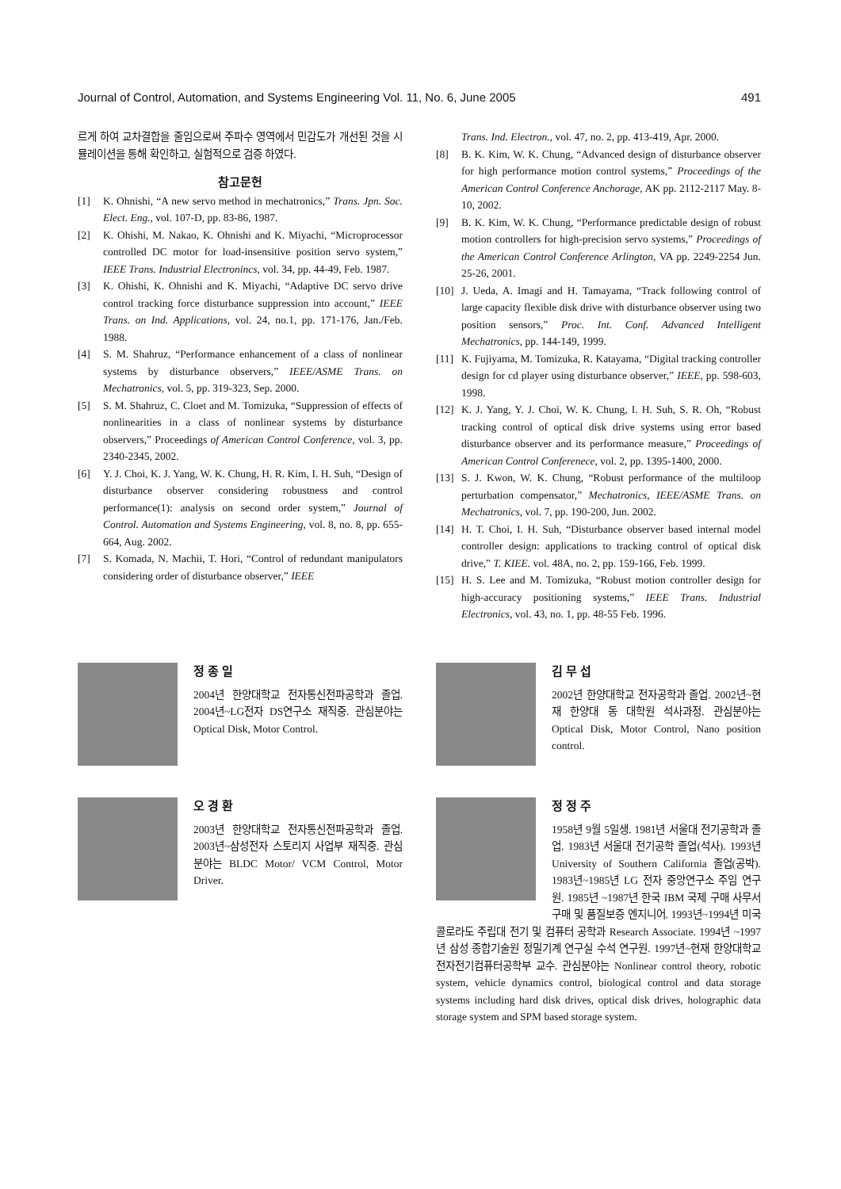Journal of Control, Automation, and Systems Engineering Vol. 11, No. 6, June 2005 491
르게 하여 교차결합을 줄임으로써 주파수 영역에서 민감도가 개선된 것을 시뮬레이션을 통해 확인하고, 실험적으로 검증 하였다.
참고문헌
[1] K. Ohnishi, “A new servo method in mechatronics,” Trans. Jpn. Soc. Elect. Eng., vol. 107-D, pp. 83-86, 1987.
[2] K. Ohishi, M. Nakao, K. Ohnishi and K. Miyachi, “Microprocessor controlled DC motor for load-insensitive position servo system,” IEEE Trans. Industrial Electronincs, vol. 34, pp. 44-49, Feb. 1987.
[3] K. Ohishi, K. Ohnishi and K. Miyachi, “Adaptive DC servo drive control tracking force disturbance suppression into account,” IEEE Trans. on Ind. Applications, vol. 24, no.1, pp. 171-176, Jan./Feb. 1988.
[4] S. M. Shahruz, “Performance enhancement of a class of nonlinear systems by disturbance observers,” IEEE/ASME Trans. on Mechatronics, vol. 5, pp. 319-323, Sep. 2000.
[5] S. M. Shahruz, C. Cloet and M. Tomizuka, “Suppression of effects of nonlinearities in a class of nonlinear systems by disturbance observers,” Proceedings of American Control Conference, vol. 3, pp. 2340-2345, 2002.
[6] Y. J. Choi, K. J. Yang, W. K. Chung, H. R. Kim, I. H. Suh, “Design of disturbance observer considering robustness and control performance(1): analysis on second order system,” Journal of Control. Automation and Systems Engineering, vol. 8, no. 8, pp. 655-664, Aug. 2002.
[7] S. Komada, N. Machii, T. Hori, “Control of redundant manipulators considering order of disturbance observer,” IEEE
Trans. Ind. Electron., vol. 47, no. 2, pp. 413-419, Apr. 2000.
[8] B. K. Kim, W. K. Chung, “Advanced design of disturbance observer for high performance motion control systems,” Proceedings of the American Control Conference Anchorage, AK pp. 2112-2117 May. 8-10, 2002.
[9] B. K. Kim, W. K. Chung, “Performance predictable design of robust motion controllers for high-precision servo systems,” Proceedings of the American Control Conference Arlington, VA pp. 2249-2254 Jun. 25-26, 2001.
[10] J. Ueda, A. Imagi and H. Tamayama, “Track following control of large capacity flexible disk drive with disturbance observer using two position sensors,” Proc. Int. Conf. Advanced Intelligent Mechatronics, pp. 144-149, 1999.
[11] K. Fujiyama, M. Tomizuka, R. Katayama, “Digital tracking controller design for cd player using disturbance observer,” IEEE, pp. 598-603, 1998.
[12] K. J. Yang, Y. J. Choi, W. K. Chung, I. H. Suh, S. R. Oh, “Robust tracking control of optical disk drive systems using error based disturbance observer and its performance measure,” Proceedings of American Control Conferenece, vol. 2, pp. 1395-1400, 2000.
[13] S. J. Kwon, W. K. Chung, “Robust performance of the multiloop perturbation compensator,” Mechatronics, IEEE/ASME Trans. on Mechatronics, vol. 7, pp. 190-200, Jun. 2002.
[14] H. T. Choi, I. H. Suh, “Disturbance observer based internal model controller design: applications to tracking control of optical disk drive,” T. KIEE. vol. 48A, no. 2, pp. 159-166, Feb. 1999.
[15] H. S. Lee and M. Tomizuka, “Robust motion controller design for high-accuracy positioning systems,” IEEE Trans. Industrial Electronics, vol. 43, no. 1, pp. 48-55 Feb. 1996.
정 종 일
2004년 한양대학교 전자통신전파공학과 졸업. 2004년~LG전자 DS연구소 재직중. 관심분야는 Optical Disk, Motor Control.
오 경 환
2003년 한양대학교 전자통신전파공학과 졸업. 2003년~삼성전자 스토리지 사업부 재직중. 관심분야는 BLDC Motor/ VCM Control, Motor Driver.
김 무 섭
2002년 한양대학교 전자공학과 졸업. 2002년~현재 한양대 동 대학원 석사과정. 관심분야는 Optical Disk, Motor Control, Nano position control.
정 정 주
1958년 9월 5일생. 1981년 서울대 전기공학과 졸업. 1983년 서울대 전기공학 졸업(석사). 1993년 University of Southern California 졸업(공박). 1983년~1985년 LG 전자 중앙연구소 주임 연구원. 1985년 ~1987년 한국 IBM 국제 구매 사무서 구매 및 품질보증 엔지니어. 1993년~1994년 미국 콜로라도 주립대 전기 및 컴퓨터 공학과 Research Associate. 1994년 ~1997년 삼성 종합기술원 정밀기계 연구실 수석 연구원. 1997년~현재 한양대학교 전자전기컴퓨터공학부 교수. 관심분야는 Nonlinear control theory, robotic system, vehicle dynamics control, biological control and data storage systems including hard disk drives, optical disk drives, holographic data storage system and SPM based storage system.